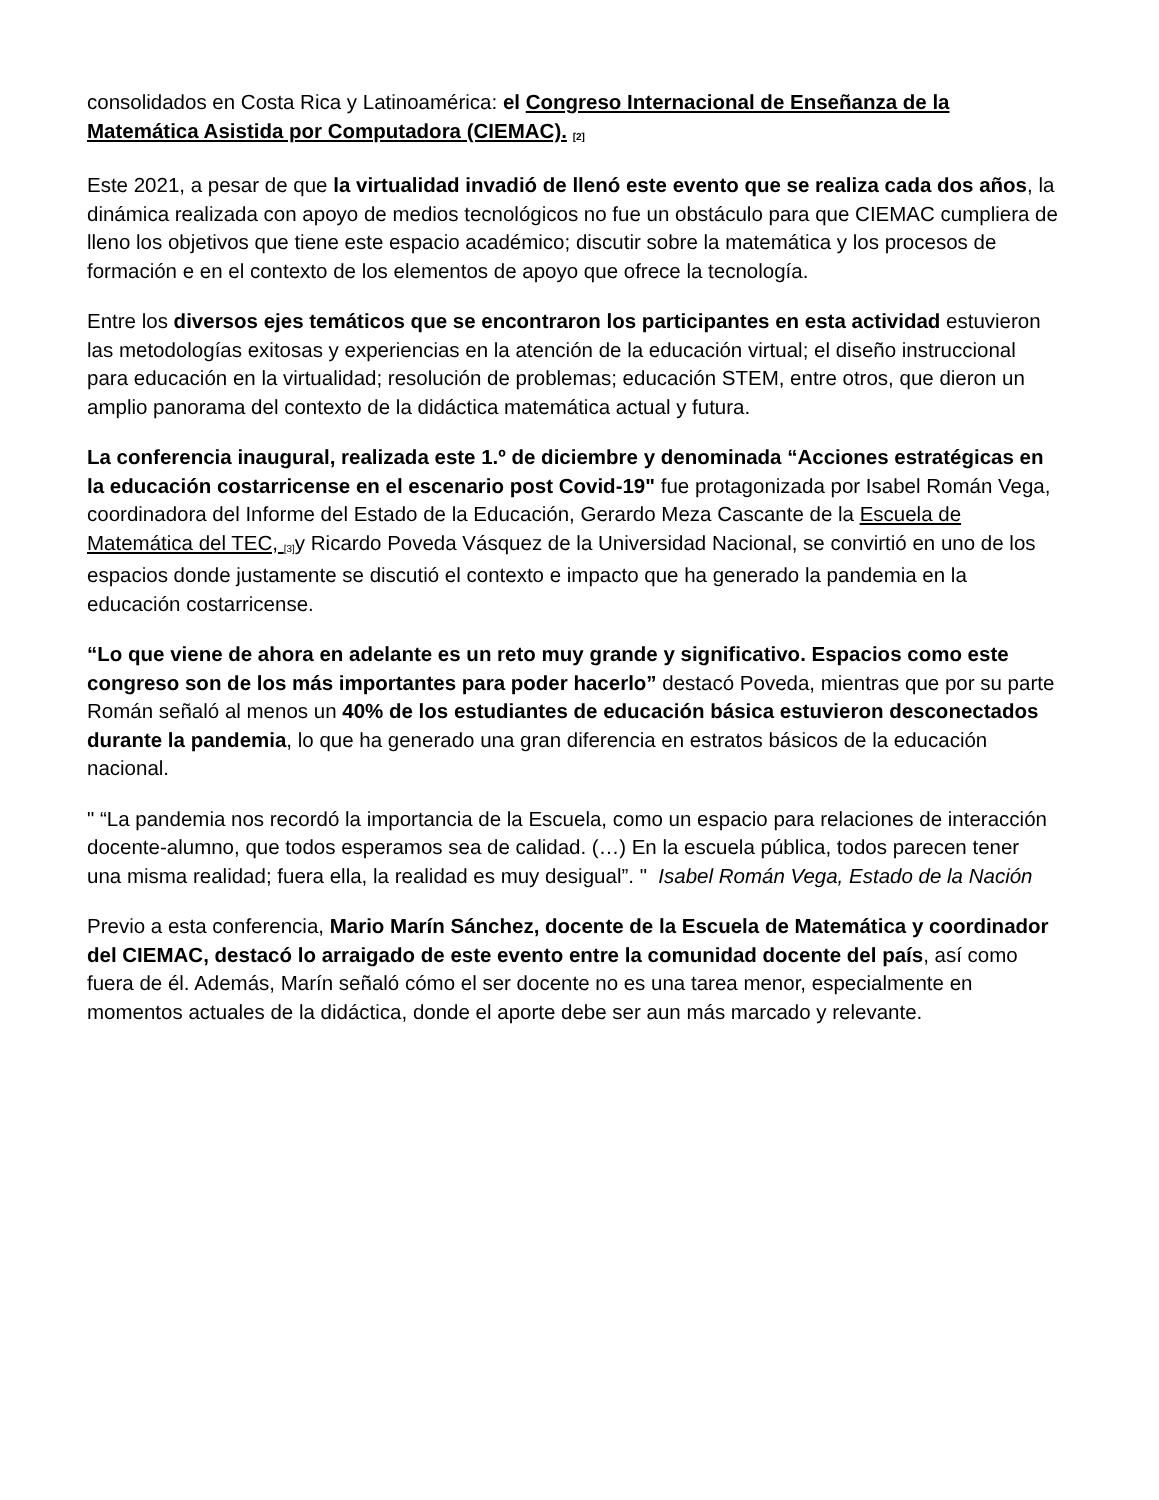consolidados en Costa Rica y Latinoamérica: el Congreso Internacional de Enseñanza de la Matemática Asistida por Computadora (CIEMAC). <sup>[2]</sup>
Este 2021, a pesar de que la virtualidad invadió de llenó este evento que se realiza cada dos años, la dinámica realizada con apoyo de medios tecnológicos no fue un obstáculo para que CIEMAC cumpliera de lleno los objetivos que tiene este espacio académico; discutir sobre la matemática y los procesos de formación e en el contexto de los elementos de apoyo que ofrece la tecnología.
Entre los diversos ejes temáticos que se encontraron los participantes en esta actividad estuvieron las metodologías exitosas y experiencias en la atención de la educación virtual; el diseño instruccional para educación en la virtualidad; resolución de problemas; educación STEM, entre otros, que dieron un amplio panorama del contexto de la didáctica matemática actual y futura.
La conferencia inaugural, realizada este 1.º de diciembre y denominada “Acciones estratégicas en la educación costarricense en el escenario post Covid-19" fue protagonizada por Isabel Román Vega, coordinadora del Informe del Estado de la Educación, Gerardo Meza Cascante de la Escuela de Matemática del TEC, <sup>[3]</sup>y Ricardo Poveda Vásquez de la Universidad Nacional, se convirtió en uno de los espacios donde justamente se discutió el contexto e impacto que ha generado la pandemia en la educación costarricense.
“Lo que viene de ahora en adelante es un reto muy grande y significativo. Espacios como este congreso son de los más importantes para poder hacerlo” destacó Poveda, mientras que por su parte Román señaló al menos un 40% de los estudiantes de educación básica estuvieron desconectados durante la pandemia, lo que ha generado una gran diferencia en estratos básicos de la educación nacional.
" “La pandemia nos recordó la importancia de la Escuela, como un espacio para relaciones de interacción docente-alumno, que todos esperamos sea de calidad. (…) En la escuela pública, todos parecen tener una misma realidad; fuera ella, la realidad es muy desigual”. " Isabel Román Vega, Estado de la Nación
Previo a esta conferencia, Mario Marín Sánchez, docente de la Escuela de Matemática y coordinador del CIEMAC, destacó lo arraigado de este evento entre la comunidad docente del país, así como fuera de él. Además, Marín señaló cómo el ser docente no es una tarea menor, especialmente en momentos actuales de la didáctica, donde el aporte debe ser aun más marcado y relevante.